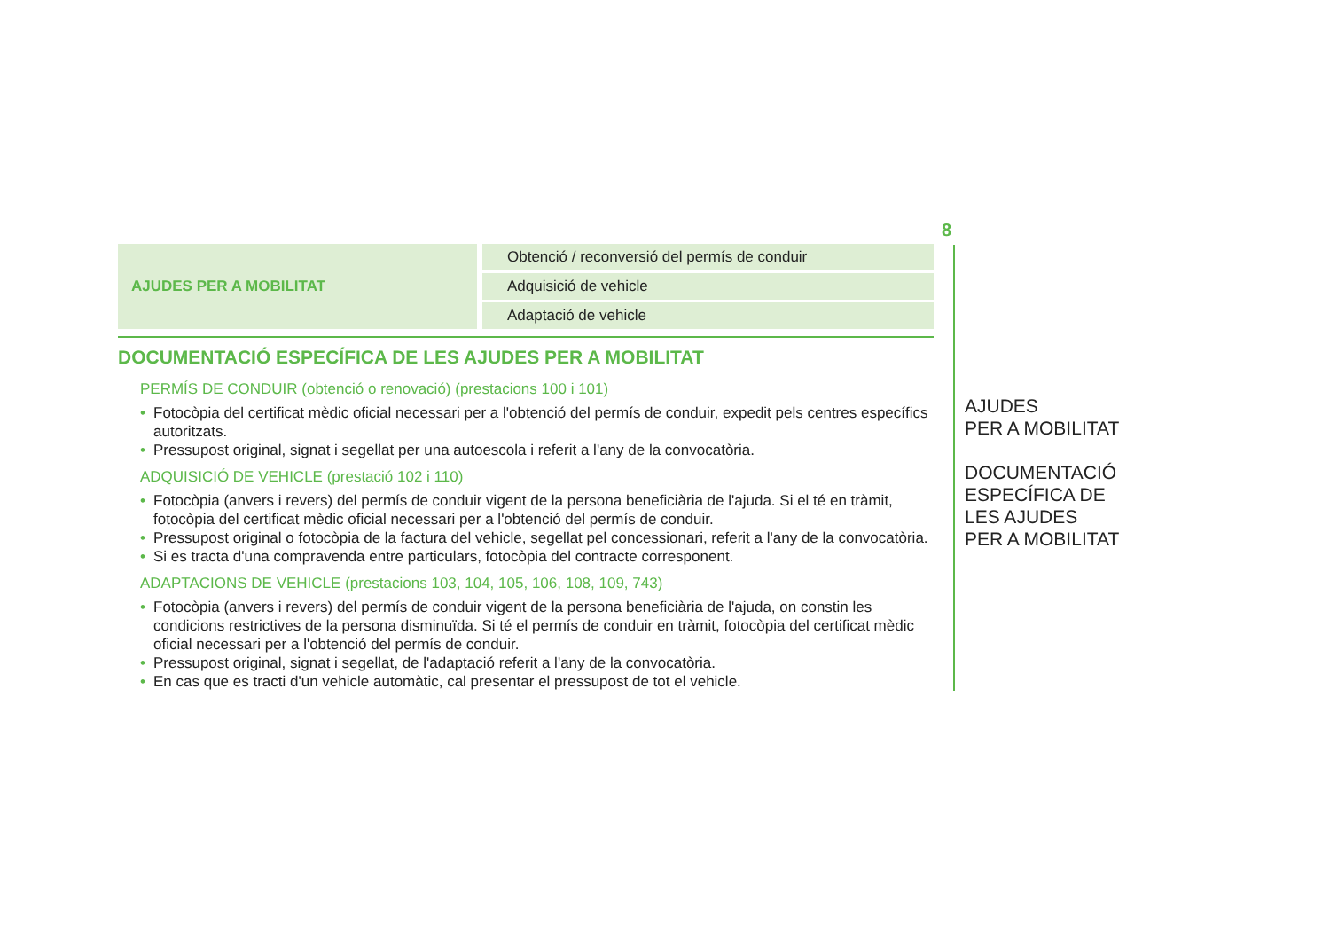8
| AJUDES PER A MOBILITAT | Obtenció / reconversió del permís de conduir |
| | Adquisició de vehicle |
| | Adaptació de vehicle |
DOCUMENTACIÓ ESPECÍFICA DE LES AJUDES PER A MOBILITAT
PERMÍS DE CONDUIR (obtenció o renovació) (prestacions 100 i 101)
• Fotocòpia del certificat mèdic oficial necessari per a l'obtenció del permís de conduir, expedit pels centres específics autoritzats.
• Pressupost original, signat i segellat per una autoescola i referit a l'any de la convocatòria.
ADQUISICIÓ DE VEHICLE (prestació 102 i 110)
• Fotocòpia (anvers i revers) del permís de conduir vigent de la persona beneficiària de l'ajuda. Si el té en tràmit, fotocòpia del certificat mèdic oficial necessari per a l'obtenció del permís de conduir.
• Pressupost original o fotocòpia de la factura del vehicle, segellat pel concessionari, referit a l'any de la convocatòria.
• Si es tracta d'una compravenda entre particulars, fotocòpia del contracte corresponent.
ADAPTACIONS DE VEHICLE (prestacions 103, 104, 105, 106, 108, 109, 743)
• Fotocòpia (anvers i revers) del permís de conduir vigent de la persona beneficiària de l'ajuda, on constin les condicions restrictives de la persona disminuïda. Si té el permís de conduir en tràmit, fotocòpia del certificat mèdic oficial necessari per a l'obtenció del permís de conduir.
• Pressupost original, signat i segellat, de l'adaptació referit a l'any de la convocatòria.
• En cas que es tracti d'un vehicle automàtic, cal presentar el pressupost de tot el vehicle.
AJUDES
PER A MOBILITAT
DOCUMENTACIÓ
ESPECÍFICA DE
LES AJUDES
PER A MOBILITAT